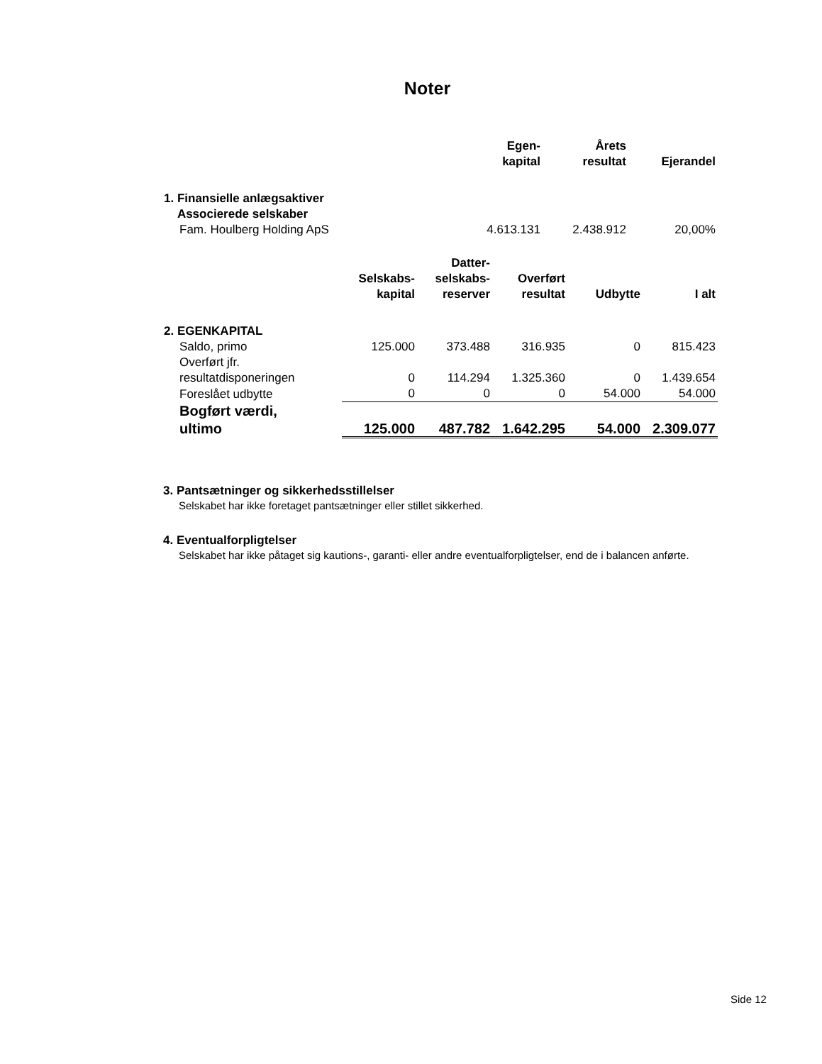Noter
| | Egen- kapital | Årets resultat | Ejerandel |
| --- | --- | --- | --- |
| 1. Finansielle anlægsaktiver Associerede selskaber | | | |
| Fam. Houlberg Holding ApS | 4.613.131 | 2.438.912 | 20,00% |
| | Selskabs- kapital | Datter- selskabs- reserver | Overført resultat | Udbytte | I alt |
| --- | --- | --- | --- | --- | --- |
| 2. EGENKAPITAL | | | | | |
| Saldo, primo | 125.000 | 373.488 | 316.935 | 0 | 815.423 |
| Overført jfr. resultatdisponeringen | 0 | 114.294 | 1.325.360 | 0 | 1.439.654 |
| Foreslået udbytte | 0 | 0 | 0 | 54.000 | 54.000 |
| Bogført værdi, ultimo | 125.000 | 487.782 | 1.642.295 | 54.000 | 2.309.077 |
3. Pantsætninger og sikkerhedsstillelser
Selskabet har ikke foretaget pantsætninger eller stillet sikkerhed.
4. Eventualforpligtelser
Selskabet har ikke påtaget sig kautions-, garanti- eller andre eventualforpligtelser, end de i balancen anførte.
Side 12